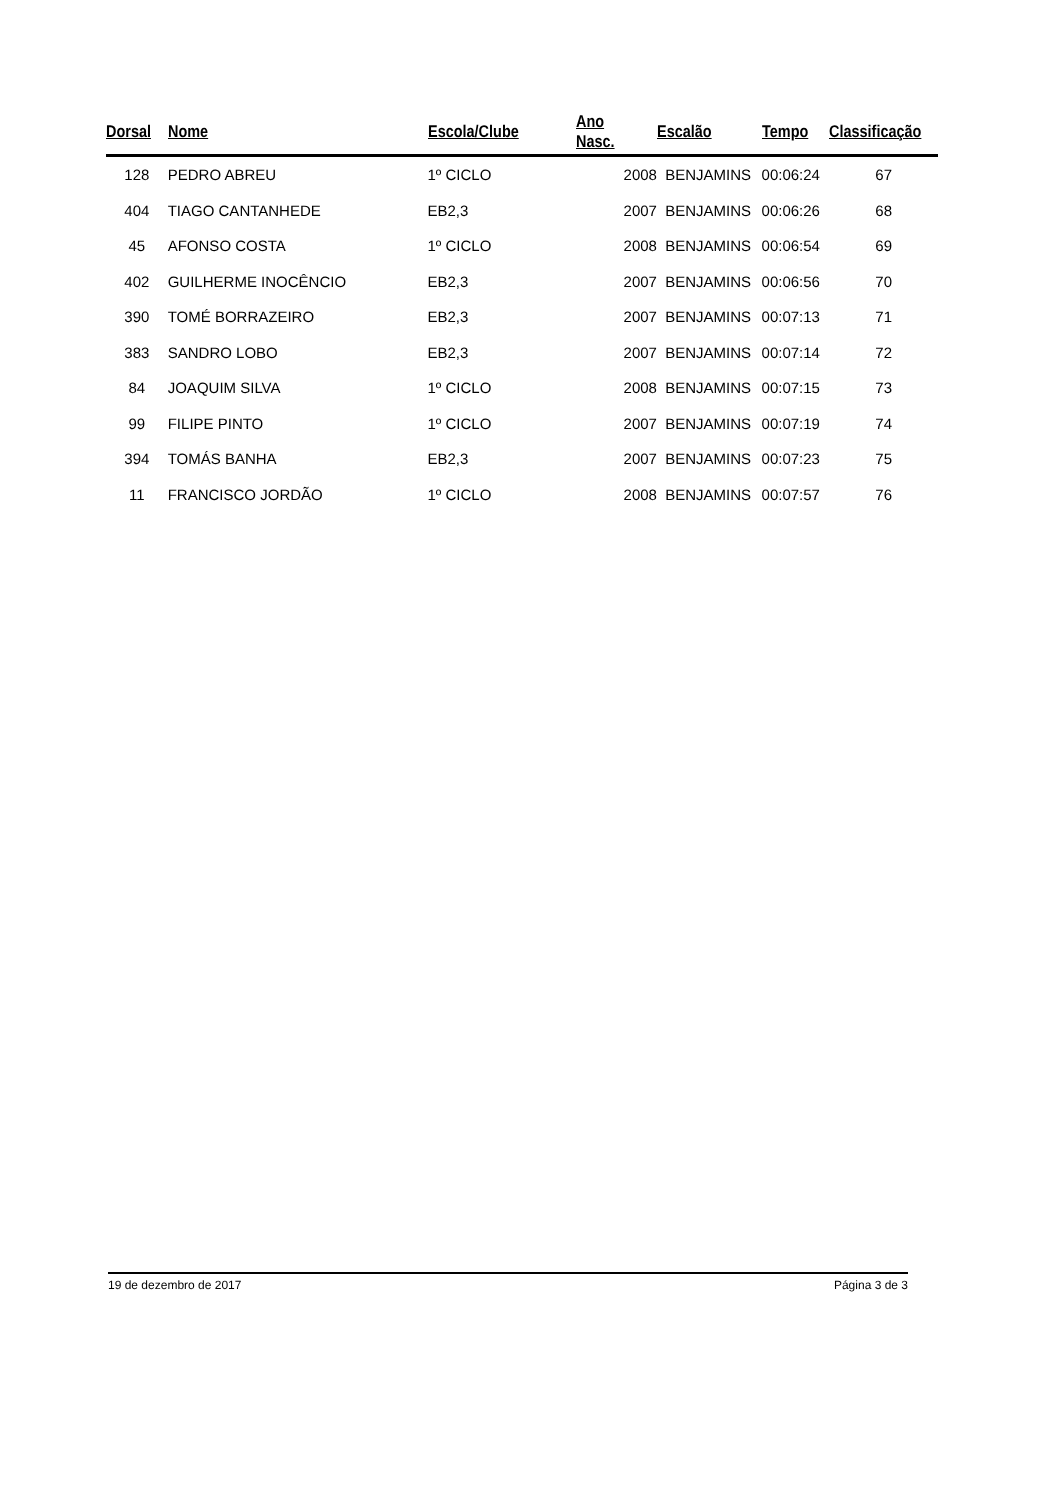| Dorsal | Nome | Escola/Clube | Ano Nasc. | Escalão | Tempo | Classificação |
| --- | --- | --- | --- | --- | --- | --- |
| 128 | PEDRO ABREU | 1º CICLO | 2008 | BENJAMINS | 00:06:24 | 67 |
| 404 | TIAGO CANTANHEDE | EB2,3 | 2007 | BENJAMINS | 00:06:26 | 68 |
| 45 | AFONSO COSTA | 1º CICLO | 2008 | BENJAMINS | 00:06:54 | 69 |
| 402 | GUILHERME INOCÊNCIO | EB2,3 | 2007 | BENJAMINS | 00:06:56 | 70 |
| 390 | TOMÉ BORRAZEIRO | EB2,3 | 2007 | BENJAMINS | 00:07:13 | 71 |
| 383 | SANDRO LOBO | EB2,3 | 2007 | BENJAMINS | 00:07:14 | 72 |
| 84 | JOAQUIM SILVA | 1º CICLO | 2008 | BENJAMINS | 00:07:15 | 73 |
| 99 | FILIPE PINTO | 1º CICLO | 2007 | BENJAMINS | 00:07:19 | 74 |
| 394 | TOMÁS BANHA | EB2,3 | 2007 | BENJAMINS | 00:07:23 | 75 |
| 11 | FRANCISCO JORDÃO | 1º CICLO | 2008 | BENJAMINS | 00:07:57 | 76 |
19 de dezembro de 2017 Página 3 de 3